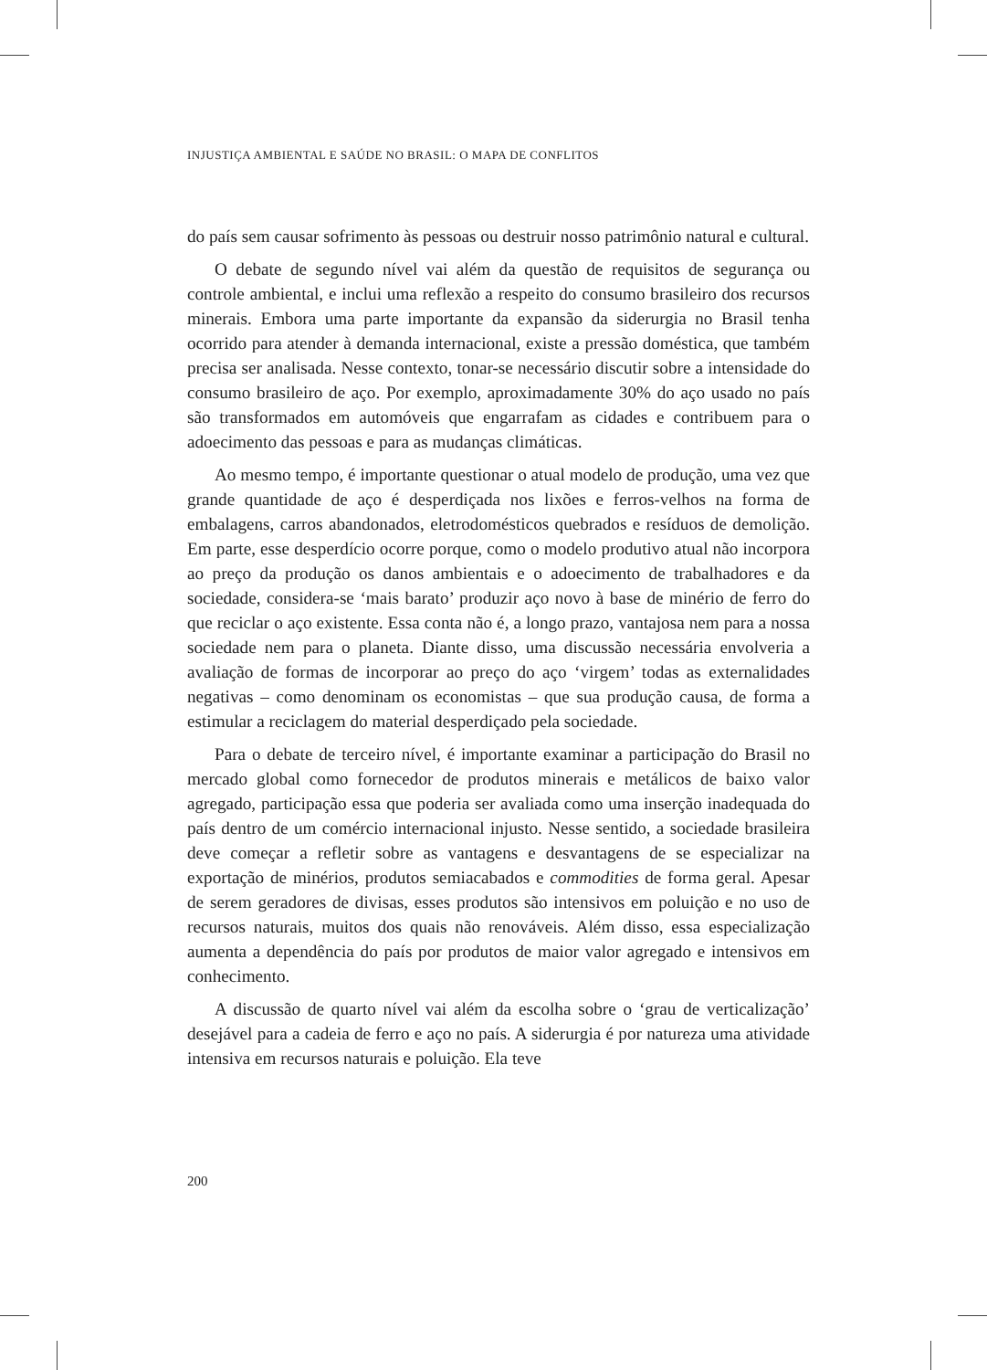INJUSTIÇA AMBIENTAL E SAÚDE NO BRASIL: O MAPA DE CONFLITOS
do país sem causar sofrimento às pessoas ou destruir nosso patrimônio natural e cultural.
O debate de segundo nível vai além da questão de requisitos de segurança ou controle ambiental, e inclui uma reflexão a respeito do consumo brasileiro dos recursos minerais. Embora uma parte importante da expansão da siderurgia no Brasil tenha ocorrido para atender à demanda internacional, existe a pressão doméstica, que também precisa ser analisada. Nesse contexto, tonar-se necessário discutir sobre a intensidade do consumo brasileiro de aço. Por exemplo, aproximadamente 30% do aço usado no país são transformados em automóveis que engarrafam as cidades e contribuem para o adoecimento das pessoas e para as mudanças climáticas.
Ao mesmo tempo, é importante questionar o atual modelo de produção, uma vez que grande quantidade de aço é desperdiçada nos lixões e ferros-velhos na forma de embalagens, carros abandonados, eletrodomésticos quebrados e resíduos de demolição. Em parte, esse desperdício ocorre porque, como o modelo produtivo atual não incorpora ao preço da produção os danos ambientais e o adoecimento de trabalhadores e da sociedade, considera-se ‘mais barato’ produzir aço novo à base de minério de ferro do que reciclar o aço existente. Essa conta não é, a longo prazo, vantajosa nem para a nossa sociedade nem para o planeta. Diante disso, uma discussão necessária envolveria a avaliação de formas de incorporar ao preço do aço ‘virgem’ todas as externalidades negativas – como denominam os economistas – que sua produção causa, de forma a estimular a reciclagem do material desperdiçado pela sociedade.
Para o debate de terceiro nível, é importante examinar a participação do Brasil no mercado global como fornecedor de produtos minerais e metálicos de baixo valor agregado, participação essa que poderia ser avaliada como uma inserção inadequada do país dentro de um comércio internacional injusto. Nesse sentido, a sociedade brasileira deve começar a refletir sobre as vantagens e desvantagens de se especializar na exportação de minérios, produtos semiacabados e commodities de forma geral. Apesar de serem geradores de divisas, esses produtos são intensivos em poluição e no uso de recursos naturais, muitos dos quais não renováveis. Além disso, essa especialização aumenta a dependência do país por produtos de maior valor agregado e intensivos em conhecimento.
A discussão de quarto nível vai além da escolha sobre o ‘grau de verticalização’ desejável para a cadeia de ferro e aço no país. A siderurgia é por natureza uma atividade intensiva em recursos naturais e poluição. Ela teve
200